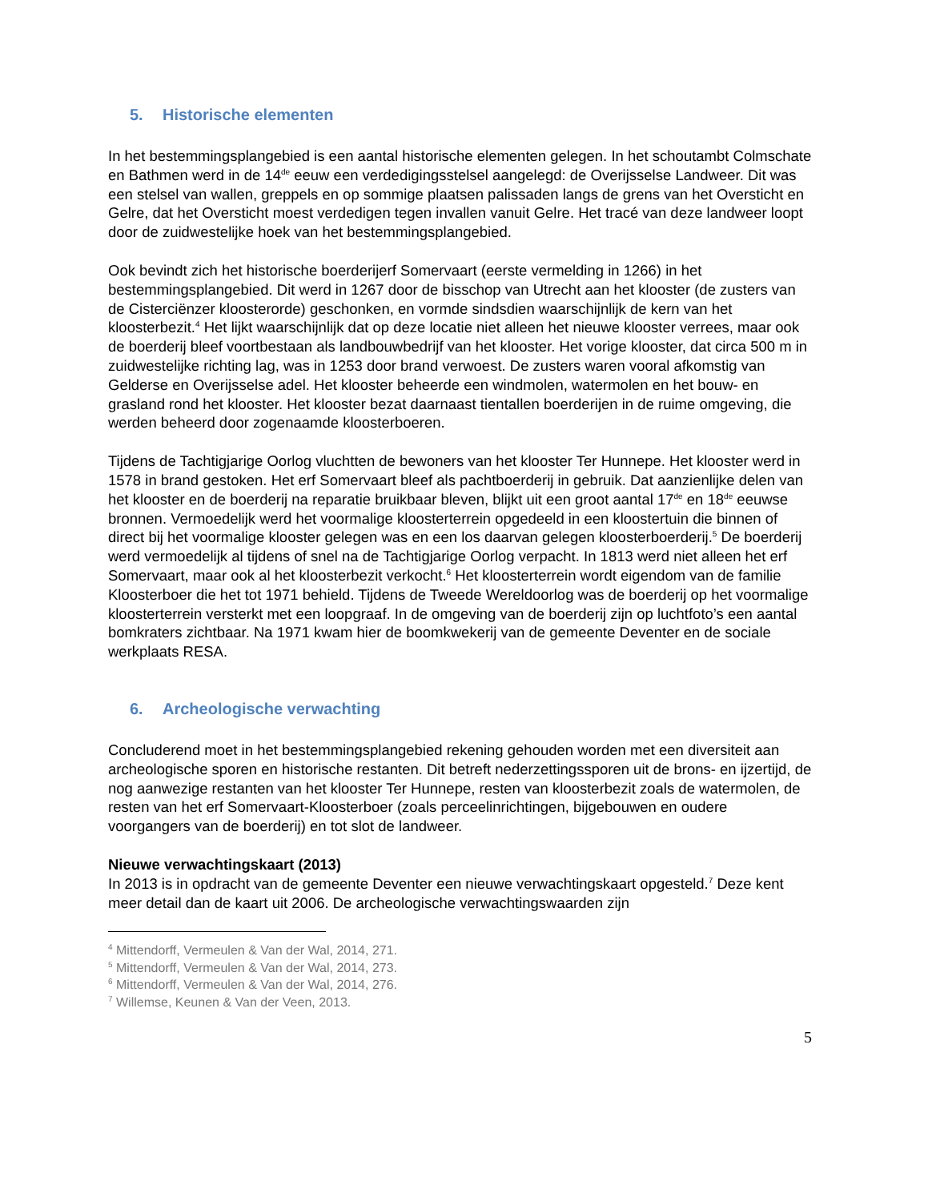5. Historische elementen
In het bestemmingsplangebied is een aantal historische elementen gelegen. In het schoutambt Colmschate en Bathmen werd in de 14<sup>de</sup> eeuw een verdedigingsstelsel aangelegd: de Overijsselse Landweer. Dit was een stelsel van wallen, greppels en op sommige plaatsen palissaden langs de grens van het Oversticht en Gelre, dat het Oversticht moest verdedigen tegen invallen vanuit Gelre. Het tracé van deze landweer loopt door de zuidwestelijke hoek van het bestemmingsplangebied.
Ook bevindt zich het historische boerderijerf Somervaart (eerste vermelding in 1266) in het bestemmingsplangebied. Dit werd in 1267 door de bisschop van Utrecht aan het klooster (de zusters van de Cisterciënzer kloosterorde) geschonken, en vormde sindsdien waarschijnlijk de kern van het kloosterbezit.<sup>4</sup> Het lijkt waarschijnlijk dat op deze locatie niet alleen het nieuwe klooster verrees, maar ook de boerderij bleef voortbestaan als landbouwbedrijf van het klooster. Het vorige klooster, dat circa 500 m in zuidwestelijke richting lag, was in 1253 door brand verwoest. De zusters waren vooral afkomstig van Gelderse en Overijsselse adel. Het klooster beheerde een windmolen, watermolen en het bouw- en grasland rond het klooster. Het klooster bezat daarnaast tientallen boerderijen in de ruime omgeving, die werden beheerd door zogenaamde kloosterboeren.
Tijdens de Tachtigjarige Oorlog vluchtten de bewoners van het klooster Ter Hunnepe. Het klooster werd in 1578 in brand gestoken. Het erf Somervaart bleef als pachtboerderij in gebruik. Dat aanzienlijke delen van het klooster en de boerderij na reparatie bruikbaar bleven, blijkt uit een groot aantal 17<sup>de</sup> en 18<sup>de</sup> eeuwse bronnen. Vermoedelijk werd het voormalige kloosterterrein opgedeeld in een kloostertuin die binnen of direct bij het voormalige klooster gelegen was en een los daarvan gelegen kloosterboerderij.<sup>5</sup> De boerderij werd vermoedelijk al tijdens of snel na de Tachtigjarige Oorlog verpacht. In 1813 werd niet alleen het erf Somervaart, maar ook al het kloosterbezit verkocht.<sup>6</sup> Het kloosterterrein wordt eigendom van de familie Kloosterboer die het tot 1971 behield. Tijdens de Tweede Wereldoorlog was de boerderij op het voormalige kloosterterrein versterkt met een loopgraaf. In de omgeving van de boerderij zijn op luchtfoto’s een aantal bomkraters zichtbaar. Na 1971 kwam hier de boomkwekerij van de gemeente Deventer en de sociale werkplaats RESA.
6. Archeologische verwachting
Concluderend moet in het bestemmingsplangebied rekening gehouden worden met een diversiteit aan archeologische sporen en historische restanten. Dit betreft nederzettingssporen uit de brons- en ijzertijd, de nog aanwezige restanten van het klooster Ter Hunnepe, resten van kloosterbezit zoals de watermolen, de resten van het erf Somervaart-Kloosterboer (zoals perceelinrichtingen, bijgebouwen en oudere voorgangers van de boerderij) en tot slot de landweer.
Nieuwe verwachtingskaart (2013)
In 2013 is in opdracht van de gemeente Deventer een nieuwe verwachtingskaart opgesteld.<sup>7</sup> Deze kent meer detail dan de kaart uit 2006. De archeologische verwachtingswaarden zijn
<sup>4</sup> Mittendorff, Vermeulen & Van der Wal, 2014, 271.
<sup>5</sup> Mittendorff, Vermeulen & Van der Wal, 2014, 273.
<sup>6</sup> Mittendorff, Vermeulen & Van der Wal, 2014, 276.
<sup>7</sup> Willemse, Keunen & Van der Veen, 2013.
5